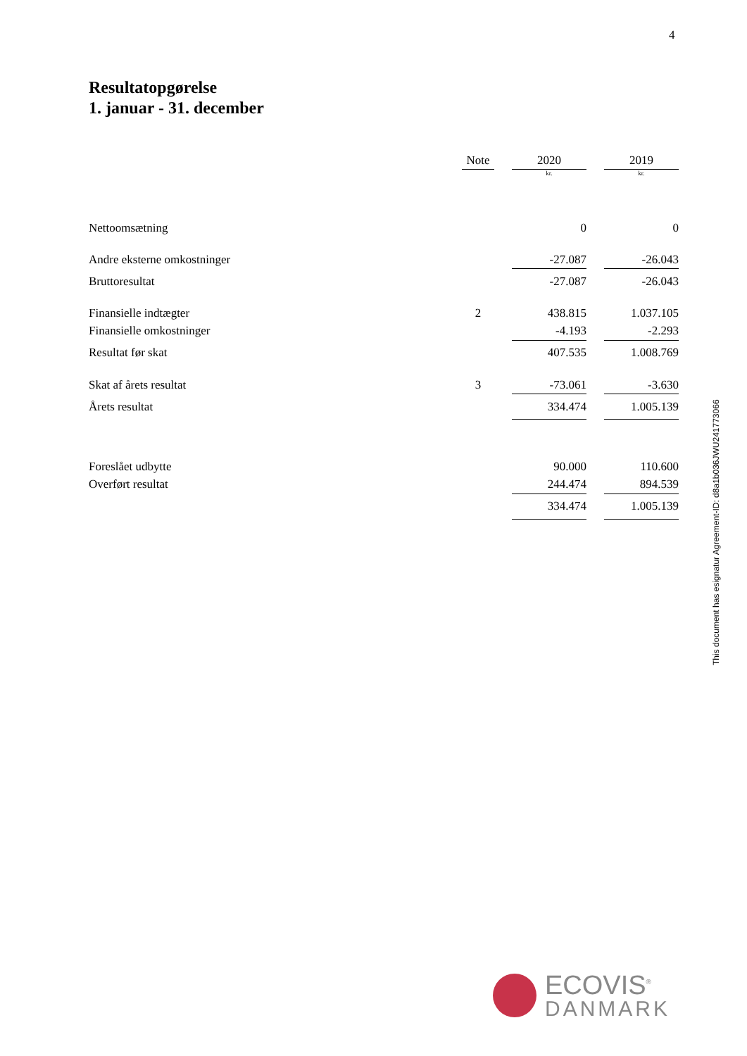4
Resultatopgørelse
1. januar - 31. december
| | Note | | 2020 | | 2019 |
| --- | --- | --- | --- | --- | --- |
| | | | kr. | | kr. |
| Nettoomsætning | | | 0 | | 0 |
| Andre eksterne omkostninger | | | -27.087 | | -26.043 |
| Bruttoresultat | | | -27.087 | | -26.043 |
| Finansielle indtægter | 2 | | 438.815 | | 1.037.105 |
| Finansielle omkostninger | | | -4.193 | | -2.293 |
| Resultat før skat | | | 407.535 | | 1.008.769 |
| Skat af årets resultat | 3 | | -73.061 | | -3.630 |
| Årets resultat | | | 334.474 | | 1.005.139 |
| Foreslået udbytte | | | 90.000 | | 110.600 |
| Overført resultat | | | 244.474 | | 894.539 |
| | | | 334.474 | | 1.005.139 |
This document has esignatur Agreement-ID: d8a1b036JWU241773066
ECOVIS<sup>®</sup>
DANMARK